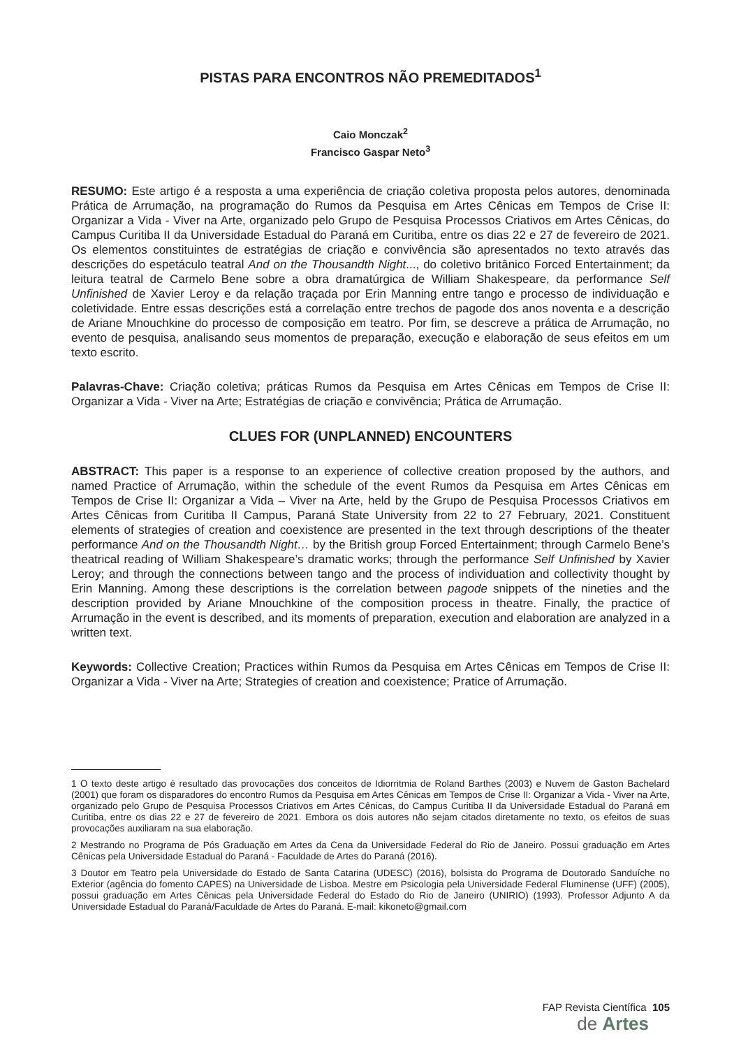PISTAS PARA ENCONTROS NÃO PREMEDITADOS<sup>1</sup>
Caio Monczak<sup>2</sup>
Francisco Gaspar Neto<sup>3</sup>
RESUMO: Este artigo é a resposta a uma experiência de criação coletiva proposta pelos autores, denominada Prática de Arrumação, na programação do Rumos da Pesquisa em Artes Cênicas em Tempos de Crise II: Organizar a Vida - Viver na Arte, organizado pelo Grupo de Pesquisa Processos Criativos em Artes Cênicas, do Campus Curitiba II da Universidade Estadual do Paraná em Curitiba, entre os dias 22 e 27 de fevereiro de 2021. Os elementos constituintes de estratégias de criação e convivência são apresentados no texto através das descrições do espetáculo teatral And on the Thousandth Night..., do coletivo britânico Forced Entertainment; da leitura teatral de Carmelo Bene sobre a obra dramatúrgica de William Shakespeare, da performance Self Unfinished de Xavier Leroy e da relação traçada por Erin Manning entre tango e processo de individuação e coletividade. Entre essas descrições está a correlação entre trechos de pagode dos anos noventa e a descrição de Ariane Mnouchkine do processo de composição em teatro. Por fim, se descreve a prática de Arrumação, no evento de pesquisa, analisando seus momentos de preparação, execução e elaboração de seus efeitos em um texto escrito.
Palavras-Chave: Criação coletiva; práticas Rumos da Pesquisa em Artes Cênicas em Tempos de Crise II: Organizar a Vida - Viver na Arte; Estratégias de criação e convivência; Prática de Arrumação.
CLUES FOR (UNPLANNED) ENCOUNTERS
ABSTRACT: This paper is a response to an experience of collective creation proposed by the authors, and named Practice of Arrumação, within the schedule of the event Rumos da Pesquisa em Artes Cênicas em Tempos de Crise II: Organizar a Vida – Viver na Arte, held by the Grupo de Pesquisa Processos Criativos em Artes Cênicas from Curitiba II Campus, Paraná State University from 22 to 27 February, 2021. Constituent elements of strategies of creation and coexistence are presented in the text through descriptions of the theater performance And on the Thousandth Night… by the British group Forced Entertainment; through Carmelo Bene’s theatrical reading of William Shakespeare’s dramatic works; through the performance Self Unfinished by Xavier Leroy; and through the connections between tango and the process of individuation and collectivity thought by Erin Manning. Among these descriptions is the correlation between pagode snippets of the nineties and the description provided by Ariane Mnouchkine of the composition process in theatre. Finally, the practice of Arrumação in the event is described, and its moments of preparation, execution and elaboration are analyzed in a written text.
Keywords: Collective Creation; Practices within Rumos da Pesquisa em Artes Cênicas em Tempos de Crise II: Organizar a Vida - Viver na Arte; Strategies of creation and coexistence; Pratice of Arrumação.
1 O texto deste artigo é resultado das provocações dos conceitos de Idiorritmia de Roland Barthes (2003) e Nuvem de Gaston Bachelard (2001) que foram os disparadores do encontro Rumos da Pesquisa em Artes Cênicas em Tempos de Crise II: Organizar a Vida - Viver na Arte, organizado pelo Grupo de Pesquisa Processos Criativos em Artes Cênicas, do Campus Curitiba II da Universidade Estadual do Paraná em Curitiba, entre os dias 22 e 27 de fevereiro de 2021. Embora os dois autores não sejam citados diretamente no texto, os efeitos de suas provocações auxiliaram na sua elaboração.
2 Mestrando no Programa de Pós Graduação em Artes da Cena da Universidade Federal do Rio de Janeiro. Possui graduação em Artes Cênicas pela Universidade Estadual do Paraná - Faculdade de Artes do Paraná (2016).
3 Doutor em Teatro pela Universidade do Estado de Santa Catarina (UDESC) (2016), bolsista do Programa de Doutorado Sanduíche no Exterior (agência do fomento CAPES) na Universidade de Lisboa. Mestre em Psicologia pela Universidade Federal Fluminense (UFF) (2005), possui graduação em Artes Cênicas pela Universidade Federal do Estado do Rio de Janeiro (UNIRIO) (1993). Professor Adjunto A da Universidade Estadual do Paraná/Faculdade de Artes do Paraná. E-mail: kikoneto@gmail.com
FAP Revista Científica 105
de Artes